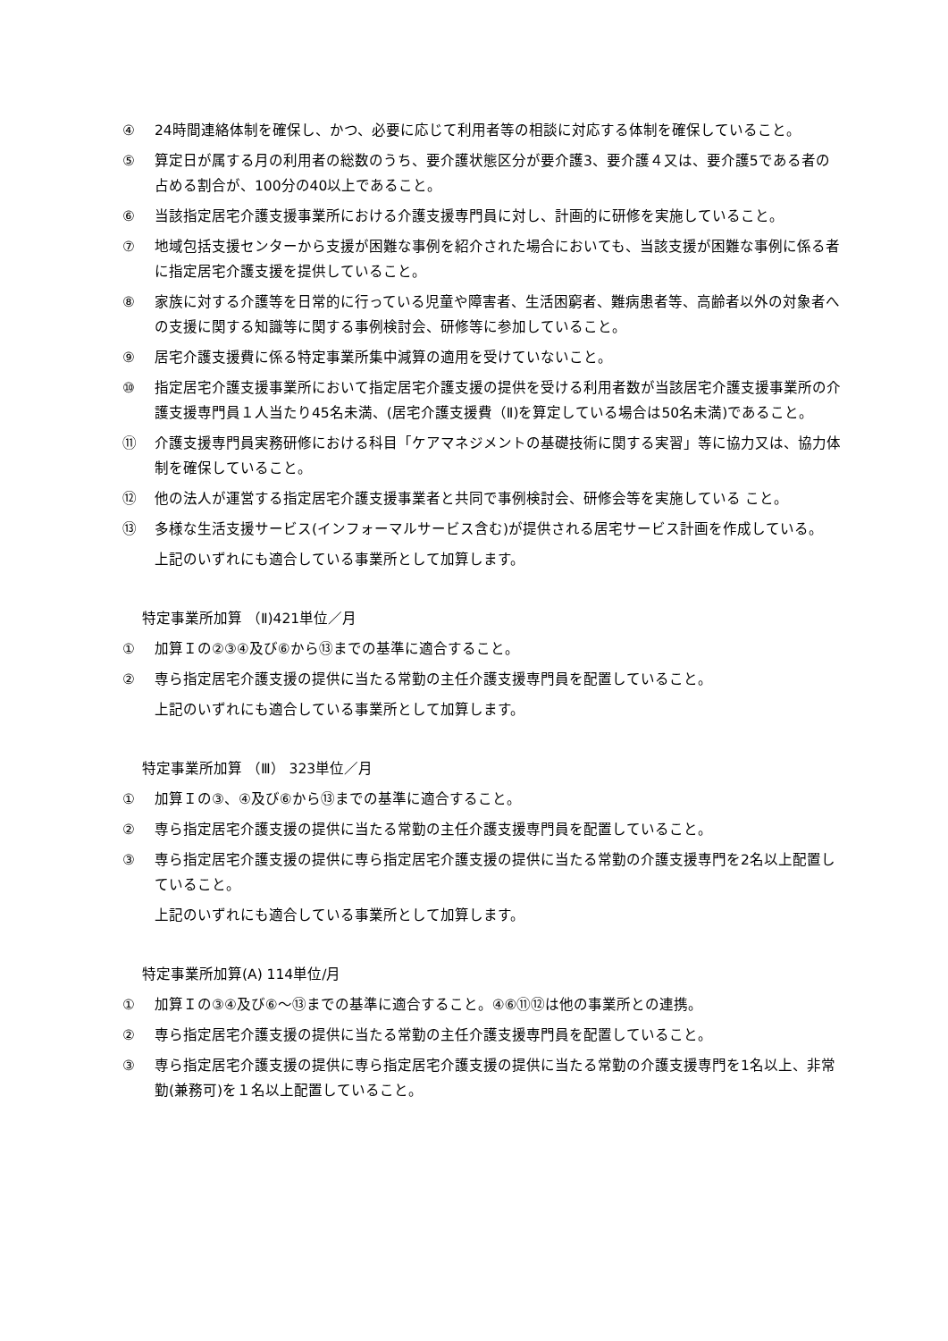④ 24時間連絡体制を確保し、かつ、必要に応じて利用者等の相談に対応する体制を確保していること。
⑤ 算定日が属する月の利用者の総数のうち、要介護状態区分が要介護3、要介護４又は、要介護5である者の占める割合が、100分の40以上であること。
⑥ 当該指定居宅介護支援事業所における介護支援専門員に対し、計画的に研修を実施していること。
⑦ 地域包括支援センターから支援が困難な事例を紹介された場合においても、当該支援が困難な事例に係る者に指定居宅介護支援を提供していること。
⑧ 家族に対する介護等を日常的に行っている児童や障害者、生活困窮者、難病患者等、高齢者以外の対象者への支援に関する知識等に関する事例検討会、研修等に参加していること。
⑨ 居宅介護支援費に係る特定事業所集中減算の適用を受けていないこと。
⑩ 指定居宅介護支援事業所において指定居宅介護支援の提供を受ける利用者数が当該居宅介護支援事業所の介護支援専門員１人当たり45名未満、(居宅介護支援費（Ⅱ)を算定している場合は50名未満)であること。
⑪ 介護支援専門員実務研修における科目「ケアマネジメントの基礎技術に関する実習」等に協力又は、協力体制を確保していること。
⑫ 他の法人が運営する指定居宅介護支援事業者と共同で事例検討会、研修会等を実施している こと。
⑬ 多様な生活支援サービス(インフォーマルサービス含む)が提供される居宅サービス計画を作成している。
上記のいずれにも適合している事業所として加算します。
特定事業所加算 （Ⅱ)421単位／月
① 加算Ｉの②③④及び⑥から⑬までの基準に適合すること。
② 専ら指定居宅介護支援の提供に当たる常勤の主任介護支援専門員を配置していること。
上記のいずれにも適合している事業所として加算します。
特定事業所加算 （Ⅲ） 323単位／月
① 加算Ｉの③、④及び⑥から⑬までの基準に適合すること。
② 専ら指定居宅介護支援の提供に当たる常勤の主任介護支援専門員を配置していること。
③ 専ら指定居宅介護支援の提供に専ら指定居宅介護支援の提供に当たる常勤の介護支援専門を2名以上配置していること。
上記のいずれにも適合している事業所として加算します。
特定事業所加算(A) 114単位/月
① 加算Ｉの③④及び⑥～⑬までの基準に適合すること。④⑥⑪⑫は他の事業所との連携。
② 専ら指定居宅介護支援の提供に当たる常勤の主任介護支援専門員を配置していること。
③ 専ら指定居宅介護支援の提供に専ら指定居宅介護支援の提供に当たる常勤の介護支援専門を1名以上、非常勤(兼務可)を１名以上配置していること。